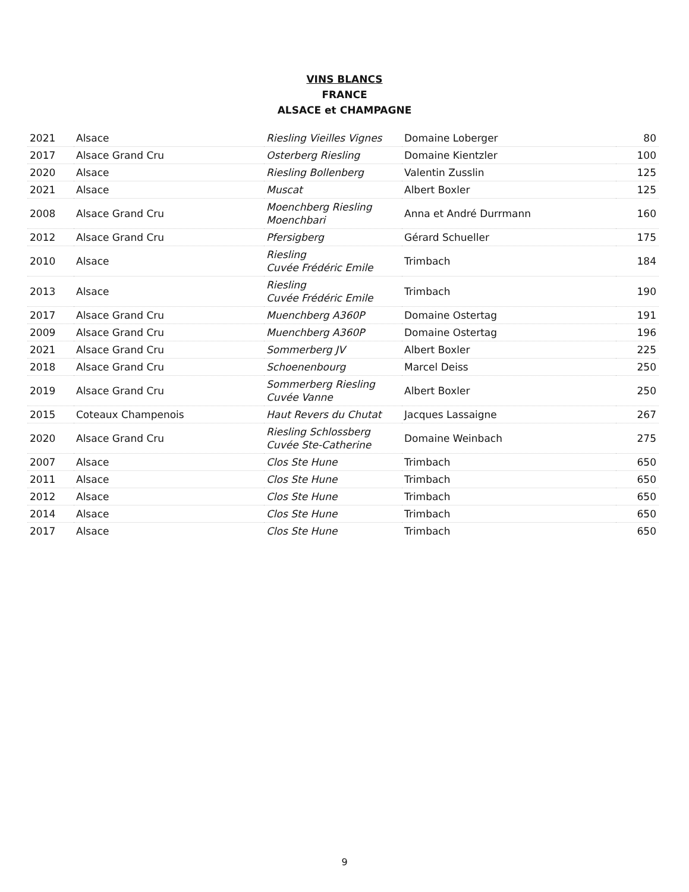VINS BLANCS
FRANCE
ALSACE et CHAMPAGNE
| 2021 | Alsace | Riesling Vieilles Vignes | Domaine Loberger | 80 |
| 2017 | Alsace Grand Cru | Osterberg Riesling | Domaine Kientzler | 100 |
| 2020 | Alsace | Riesling Bollenberg | Valentin Zusslin | 125 |
| 2021 | Alsace | Muscat | Albert Boxler | 125 |
| 2008 | Alsace Grand Cru | Moenchberg Riesling Moenchbari | Anna et André Durrmann | 160 |
| 2012 | Alsace Grand Cru | Pfersigberg | Gérard Schueller | 175 |
| 2010 | Alsace | Riesling Cuvée Frédéric Emile | Trimbach | 184 |
| 2013 | Alsace | Riesling Cuvée Frédéric Emile | Trimbach | 190 |
| 2017 | Alsace Grand Cru | Muenchberg A360P | Domaine Ostertag | 191 |
| 2009 | Alsace Grand Cru | Muenchberg A360P | Domaine Ostertag | 196 |
| 2021 | Alsace Grand Cru | Sommerberg JV | Albert Boxler | 225 |
| 2018 | Alsace Grand Cru | Schoenenbourg | Marcel Deiss | 250 |
| 2019 | Alsace Grand Cru | Sommerberg Riesling Cuvée Vanne | Albert Boxler | 250 |
| 2015 | Coteaux Champenois | Haut Revers du Chutat | Jacques Lassaigne | 267 |
| 2020 | Alsace Grand Cru | Riesling Schlossberg Cuvée Ste-Catherine | Domaine Weinbach | 275 |
| 2007 | Alsace | Clos Ste Hune | Trimbach | 650 |
| 2011 | Alsace | Clos Ste Hune | Trimbach | 650 |
| 2012 | Alsace | Clos Ste Hune | Trimbach | 650 |
| 2014 | Alsace | Clos Ste Hune | Trimbach | 650 |
| 2017 | Alsace | Clos Ste Hune | Trimbach | 650 |
9